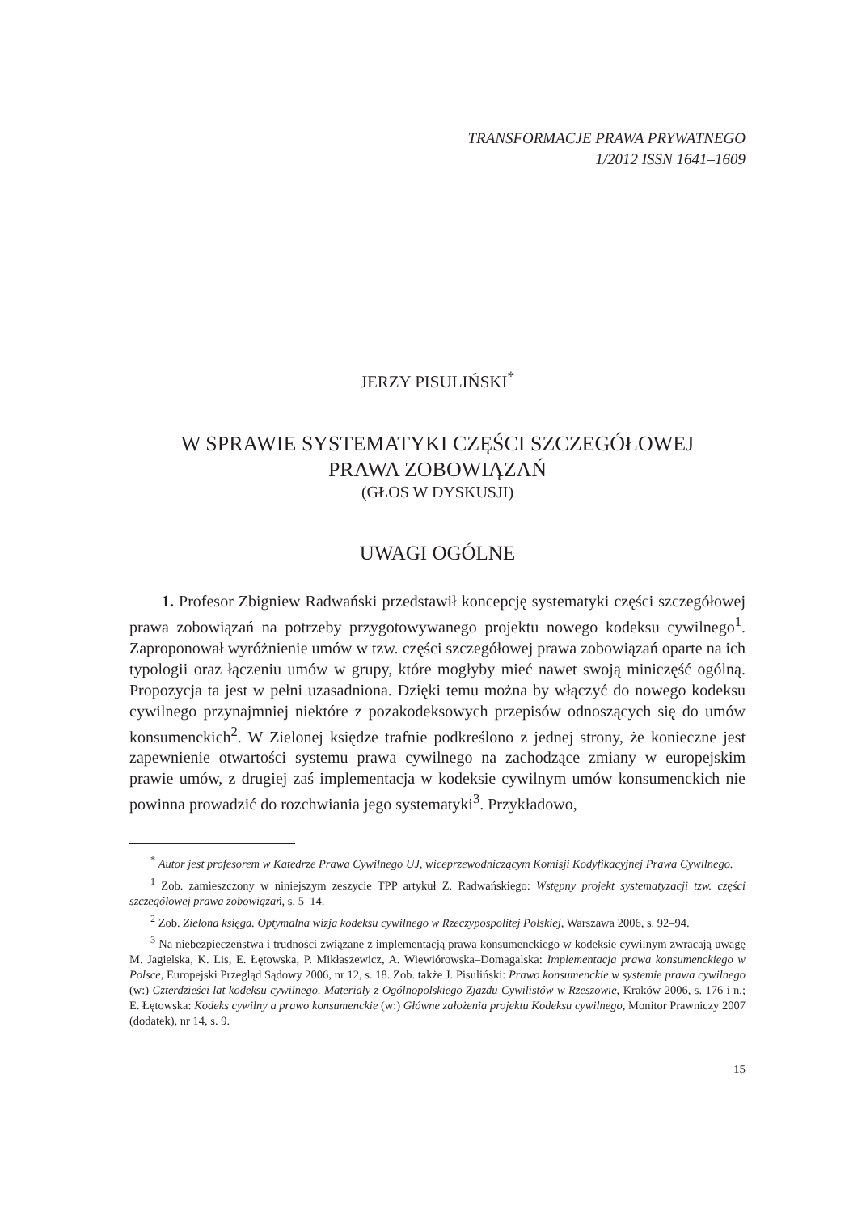TRANSFORMACJE PRAWA PRYWATNEGO
1/2012 ISSN 1641–1609
JERZY PISULIŃSKI<sup>*</sup>
W SPRAWIE SYSTEMATYKI CZĘŚCI SZCZEGÓŁOWEJ
PRAWA ZOBOWIĄZAŃ
(GŁOS W DYSKUSJI)
UWAGI OGÓLNE
1. Profesor Zbigniew Radwański przedstawił koncepcję systematyki części szczegółowej prawa zobowiązań na potrzeby przygotowywanego projektu nowego kodeksu cywilnego<sup>1</sup>. Zaproponował wyróżnienie umów w tzw. części szczegółowej prawa zobowiązań oparte na ich typologii oraz łączeniu umów w grupy, które mogłyby mieć nawet swoją miniczęść ogólną. Propozycja ta jest w pełni uzasadniona. Dzięki temu można by włączyć do nowego kodeksu cywilnego przynajmniej niektóre z pozakodeksowych przepisów odnoszących się do umów konsumenckich<sup>2</sup>. W Zielonej księdze trafnie podkreślono z jednej strony, że konieczne jest zapewnienie otwartości systemu prawa cywilnego na zachodzące zmiany w europejskim prawie umów, z drugiej zaś implementacja w kodeksie cywilnym umów konsumenckich nie powinna prowadzić do rozchwiania jego systematyki<sup>3</sup>. Przykładowo,
<sup>*</sup> Autor jest profesorem w Katedrze Prawa Cywilnego UJ, wiceprzewodniczącym Komisji Kodyfikacyjnej Prawa Cywilnego.
<sup>1</sup> Zob. zamieszczony w niniejszym zeszycie TPP artykuł Z. Radwańskiego: Wstępny projekt systematyzacji tzw. części szczegółowej prawa zobowiązań, s. 5–14.
<sup>2</sup> Zob. Zielona księga. Optymalna wizja kodeksu cywilnego w Rzeczypospolitej Polskiej, Warszawa 2006, s. 92–94.
<sup>3</sup> Na niebezpieczeństwa i trudności związane z implementacją prawa konsumenckiego w kodeksie cywilnym zwracają uwagę M. Jagielska, K. Lis, E. Łętowska, P. Mikłaszewicz, A. Wiewiórowska–Domagalska: Implementacja prawa konsumenckiego w Polsce, Europejski Przegląd Sądowy 2006, nr 12, s. 18. Zob. także J. Pisuliński: Prawo konsumenckie w systemie prawa cywilnego (w:) Czterdzieści lat kodeksu cywilnego. Materiały z Ogólnopolskiego Zjazdu Cywilistów w Rzeszowie, Kraków 2006, s. 176 i n.; E. Łętowska: Kodeks cywilny a prawo konsumenckie (w:) Główne założenia projektu Kodeksu cywilnego, Monitor Prawniczy 2007 (dodatek), nr 14, s. 9.
15